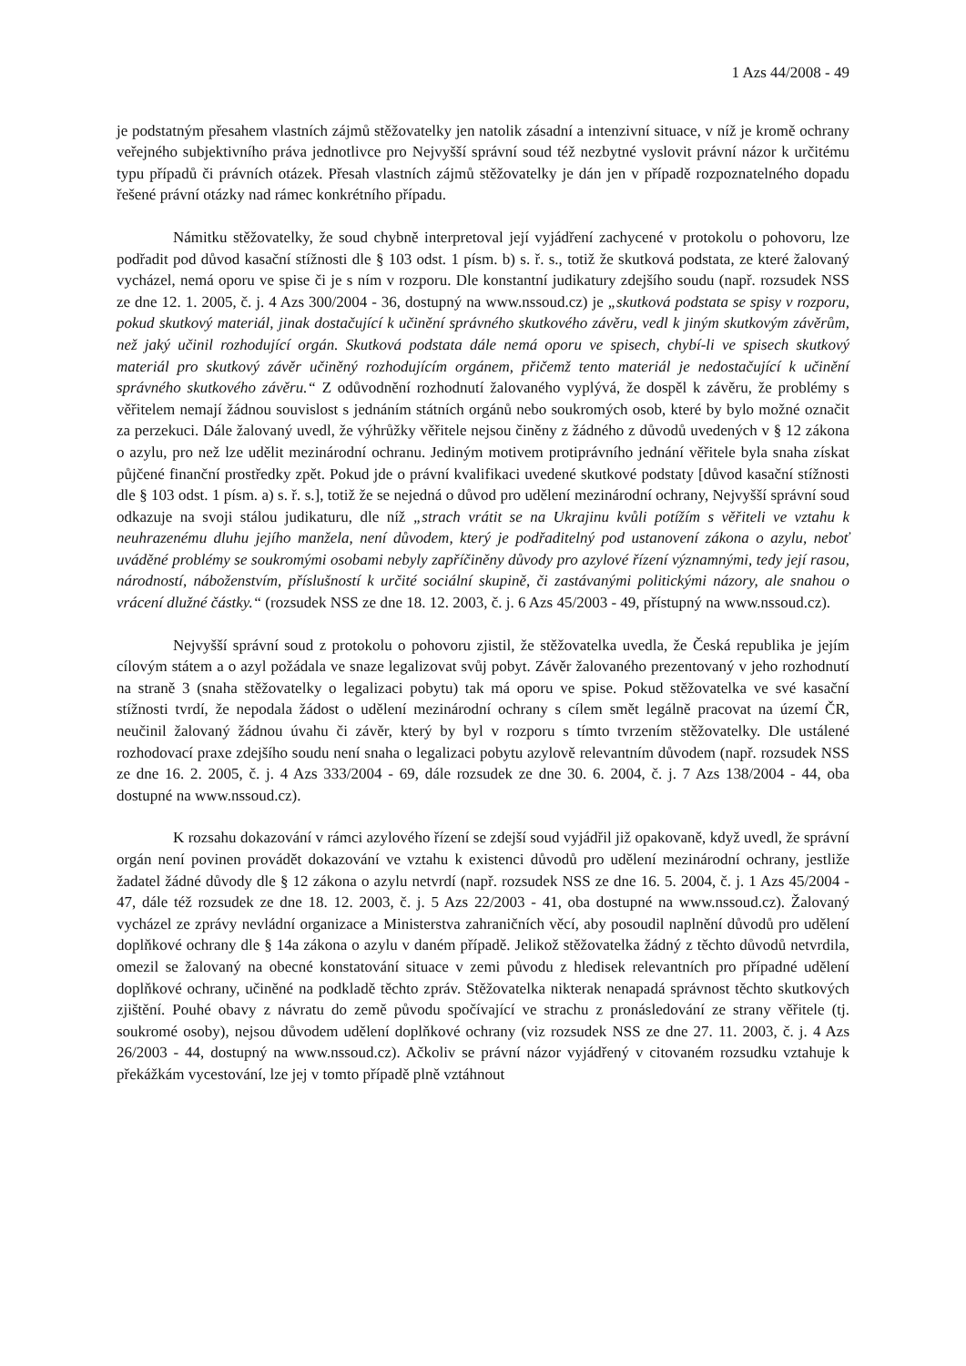1 Azs 44/2008 - 49
je podstatným přesahem vlastních zájmů stěžovatelky jen natolik zásadní a intenzivní situace, v níž je kromě ochrany veřejného subjektivního práva jednotlivce pro Nejvyšší správní soud též nezbytné vyslovit právní názor k určitému typu případů či právních otázek. Přesah vlastních zájmů stěžovatelky je dán jen v případě rozpoznatelného dopadu řešené právní otázky nad rámec konkrétního případu.
Námitku stěžovatelky, že soud chybně interpretoval její vyjádření zachycené v protokolu o pohovoru, lze podřadit pod důvod kasační stížnosti dle § 103 odst. 1 písm. b) s. ř. s., totiž že skutková podstata, ze které žalovaný vycházel, nemá oporu ve spise či je s ním v rozporu. Dle konstantní judikatury zdejšího soudu (např. rozsudek NSS ze dne 12. 1. 2005, č. j. 4 Azs 300/2004 - 36, dostupný na www.nssoud.cz) je „skutková podstata se spisy v rozporu, pokud skutkový materiál, jinak dostačující k učinění správného skutkového závěru, vedl k jiným skutkovým závěrům, než jaký učinil rozhodující orgán. Skutková podstata dále nemá oporu ve spisech, chybí-li ve spisech skutkový materiál pro skutkový závěr učiněný rozhodujícím orgánem, přičemž tento materiál je nedostačující k učinění správného skutkového závěru.“ Z odůvodnění rozhodnutí žalovaného vyplývá, že dospěl k závěru, že problémy s věřitelem nemají žádnou souvislost s jednáním státních orgánů nebo soukromých osob, které by bylo možné označit za perzekuci. Dále žalovaný uvedl, že výhrůžky věřitele nejsou činěny z žádného z důvodů uvedených v § 12 zákona o azylu, pro než lze udělit mezinárodní ochranu. Jediným motivem protiprávního jednání věřitele byla snaha získat půjčené finanční prostředky zpět. Pokud jde o právní kvalifikaci uvedené skutkové podstaty [důvod kasační stížnosti dle § 103 odst. 1 písm. a) s. ř. s.], totiž že se nejedná o důvod pro udělení mezinárodní ochrany, Nejvyšší správní soud odkazuje na svoji stálou judikaturu, dle níž „strach vrátit se na Ukrajinu kvůli potížím s věřiteli ve vztahu k neuhrazenému dluhu jejího manžela, není důvodem, který je podřaditelný pod ustanovení zákona o azylu, neboť uváděné problémy se soukromými osobami nebyly zapříčiněny důvody pro azylové řízení významnými, tedy její rasou, národností, náboženstvím, příslušností k určité sociální skupině, či zastávanými politickými názory, ale snahou o vrácení dlužné částky.“ (rozsudek NSS ze dne 18. 12. 2003, č. j. 6 Azs 45/2003 - 49, přístupný na www.nssoud.cz).
Nejvyšší správní soud z protokolu o pohovoru zjistil, že stěžovatelka uvedla, že Česká republika je jejím cílovým státem a o azyl požádala ve snaze legalizovat svůj pobyt. Závěr žalovaného prezentovaný v jeho rozhodnutí na straně 3 (snaha stěžovatelky o legalizaci pobytu) tak má oporu ve spise. Pokud stěžovatelka ve své kasační stížnosti tvrdí, že nepodala žádost o udělení mezinárodní ochrany s cílem smět legálně pracovat na území ČR, neučinil žalovaný žádnou úvahu či závěr, který by byl v rozporu s tímto tvrzením stěžovatelky. Dle ustálené rozhodovací praxe zdejšího soudu není snaha o legalizaci pobytu azylově relevantním důvodem (např. rozsudek NSS ze dne 16. 2. 2005, č. j. 4 Azs 333/2004 - 69, dále rozsudek ze dne 30. 6. 2004, č. j. 7 Azs 138/2004 - 44, oba dostupné na www.nssoud.cz).
K rozsahu dokazování v rámci azylového řízení se zdejší soud vyjádřil již opakovaně, když uvedl, že správní orgán není povinen provádět dokazování ve vztahu k existenci důvodů pro udělení mezinárodní ochrany, jestliže žadatel žádné důvody dle § 12 zákona o azylu netvrdí (např. rozsudek NSS ze dne 16. 5. 2004, č. j. 1 Azs 45/2004 - 47, dále též rozsudek ze dne 18. 12. 2003, č. j. 5 Azs 22/2003 - 41, oba dostupné na www.nssoud.cz). Žalovaný vycházel ze zprávy nevládní organizace a Ministerstva zahraničních věcí, aby posoudil naplnění důvodů pro udělení doplňkové ochrany dle § 14a zákona o azylu v daném případě. Jelikož stěžovatelka žádný z těchto důvodů netvrdila, omezil se žalovaný na obecné konstatování situace v zemi původu z hledisek relevantních pro případné udělení doplňkové ochrany, učiněné na podkladě těchto zpráv. Stěžovatelka nikterak nenapadá správnost těchto skutkových zjištění. Pouhé obavy z návratu do země původu spočívající ve strachu z pronásledování ze strany věřitele (tj. soukromé osoby), nejsou důvodem udělení doplňkové ochrany (viz rozsudek NSS ze dne 27. 11. 2003, č. j. 4 Azs 26/2003 - 44, dostupný na www.nssoud.cz). Ačkoliv se právní názor vyjádřený v citovaném rozsudku vztahuje k překážkám vycestování, lze jej v tomto případě plně vztáhnout